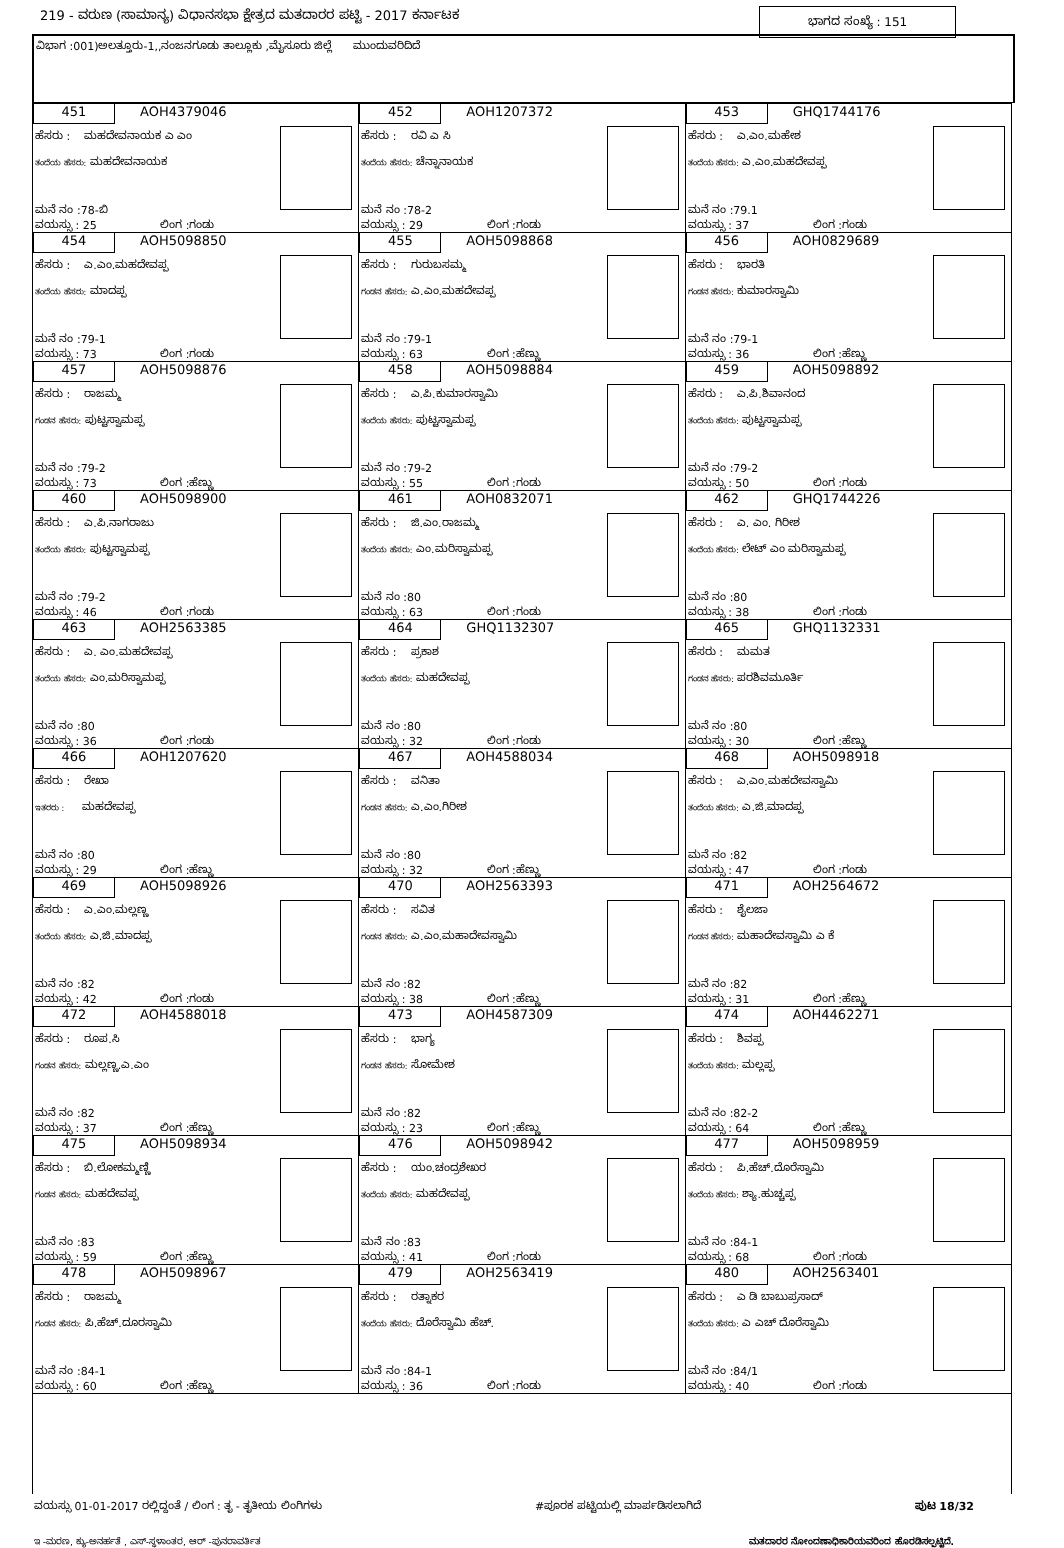219 - ವರುಣ (ಸಾಮಾನ್ಯ) ವಿಧಾನಸಭಾ ಕ್ಷೇತ್ರದ ಮತದಾರರ ಪಟ್ಟಿ - 2017 ಕರ್ನಾಟಕ
ಭಾಗದ ಸಂಖ್ಯೆ : 151
ವಿಭಾಗ :001)ಅಲತ್ತೂರು-1,,ನಂಜನಗೂಡು ತಾಲ್ಲೂಕು ,ಮೈಸೂರು ಜಿಲ್ಲೆ ಮುಂದುವರಿದಿದೆ
| 451 AOH4379046 ಹೆಸರು : ಮಹದೇವನಾಯಕ ಎ ಎಂ ತಂದೆಯ ಹೆಸರು: ಮಹದೇವನಾಯಕ ಮನೆ ನಂ :78-ಬಿ ವಯಸ್ಸು : 25 ಲಿಂಗ :ಗಂಡು | 452 AOH1207372 ಹೆಸರು : ರವಿ ಎ ಸಿ ತಂದೆಯ ಹೆಸರು: ಚೆನ್ನಾನಾಯಕ ಮನೆ ನಂ :78-2 ವಯಸ್ಸು : 29 ಲಿಂಗ :ಗಂಡು | 453 GHQ1744176 ಹೆಸರು : ಎ.ಎಂ.ಮಹೇಶ ತಂದೆಯ ಹೆಸರು: ಎ.ಎಂ.ಮಹದೇವಪ್ಪ ಮನೆ ನಂ :79.1 ವಯಸ್ಸು : 37 ಲಿಂಗ :ಗಂಡು |
| 454 AOH5098850 ಹೆಸರು : ಎ.ಎಂ.ಮಹದೇವಪ್ಪ ತಂದೆಯ ಹೆಸರು: ಮಾದಪ್ಪ ಮನೆ ನಂ :79-1 ವಯಸ್ಸು : 73 ಲಿಂಗ :ಗಂಡು | 455 AOH5098868 ಹೆಸರು : ಗುರುಬಸಮ್ಮ ಗಂಡನ ಹೆಸರು: ಎ.ಎಂ.ಮಹದೇವಪ್ಪ ಮನೆ ನಂ :79-1 ವಯಸ್ಸು : 63 ಲಿಂಗ :ಹೆಣ್ಣು | 456 AOH0829689 ಹೆಸರು : ಭಾರತಿ ಗಂಡನ ಹೆಸರು: ಕುಮಾರಸ್ವಾಮಿ ಮನೆ ನಂ :79-1 ವಯಸ್ಸು : 36 ಲಿಂಗ :ಹೆಣ್ಣು |
| 457 AOH5098876 ಹೆಸರು : ರಾಜಮ್ಮ ಗಂಡನ ಹೆಸರು: ಪುಟ್ಟಸ್ವಾಮಪ್ಪ ಮನೆ ನಂ :79-2 ವಯಸ್ಸು : 73 ಲಿಂಗ :ಹೆಣ್ಣು | 458 AOH5098884 ಹೆಸರು : ಎ.ಪಿ.ಕುಮಾರಸ್ವಾಮಿ ತಂದೆಯ ಹೆಸರು: ಪುಟ್ಟಸ್ವಾಮಪ್ಪ ಮನೆ ನಂ :79-2 ವಯಸ್ಸು : 55 ಲಿಂಗ :ಗಂಡು | 459 AOH5098892 ಹೆಸರು : ಎ.ಪಿ.ಶಿವಾನಂದ ತಂದೆಯ ಹೆಸರು: ಪುಟ್ಟಸ್ವಾಮಪ್ಪ ಮನೆ ನಂ :79-2 ವಯಸ್ಸು : 50 ಲಿಂಗ :ಗಂಡು |
| 460 AOH5098900 ಹೆಸರು : ಎ.ಪಿ.ನಾಗರಾಜು ತಂದೆಯ ಹೆಸರು: ಪುಟ್ಟಸ್ವಾಮಪ್ಪ ಮನೆ ನಂ :79-2 ವಯಸ್ಸು : 46 ಲಿಂಗ :ಗಂಡು | 461 AOH0832071 ಹೆಸರು : ಜಿ.ಎಂ.ರಾಜಮ್ಮ ತಂದೆಯ ಹೆಸರು: ಎಂ.ಮರಿಸ್ವಾಮಪ್ಪ ಮನೆ ನಂ :80 ವಯಸ್ಸು : 63 ಲಿಂಗ :ಗಂಡು | 462 GHQ1744226 ಹೆಸರು : ಎ. ಎಂ. ಗಿರೀಶ ತಂದೆಯ ಹೆಸರು: ಲೇಟ್ ಎಂ ಮರಿಸ್ವಾಮಪ್ಪ ಮನೆ ನಂ :80 ವಯಸ್ಸು : 38 ಲಿಂಗ :ಗಂಡು |
| 463 AOH2563385 ಹೆಸರು : ಎ. ಎಂ.ಮಹದೇವಪ್ಪ ತಂದೆಯ ಹೆಸರು: ಎಂ.ಮರಿಸ್ವಾಮಪ್ಪ ಮನೆ ನಂ :80 ವಯಸ್ಸು : 36 ಲಿಂಗ :ಗಂಡು | 464 GHQ1132307 ಹೆಸರು : ಪ್ರಕಾಶ ತಂದೆಯ ಹೆಸರು: ಮಹದೇವಪ್ಪ ಮನೆ ನಂ :80 ವಯಸ್ಸು : 32 ಲಿಂಗ :ಗಂಡು | 465 GHQ1132331 ಹೆಸರು : ಮಮತ ಗಂಡನ ಹೆಸರು: ಪರಶಿವಮೂರ್ತಿ ಮನೆ ನಂ :80 ವಯಸ್ಸು : 30 ಲಿಂಗ :ಹೆಣ್ಣು |
| 466 AOH1207620 ಹೆಸರು : ರೇಖಾ ಇತರರು : ಮಹದೇವಪ್ಪ ಮನೆ ನಂ :80 ವಯಸ್ಸು : 29 ಲಿಂಗ :ಹೆಣ್ಣು | 467 AOH4588034 ಹೆಸರು : ವನಿತಾ ಗಂಡನ ಹೆಸರು: ಎ.ಎಂ.ಗಿರೀಶ ಮನೆ ನಂ :80 ವಯಸ್ಸು : 32 ಲಿಂಗ :ಹೆಣ್ಣು | 468 AOH5098918 ಹೆಸರು : ಎ.ಎಂ.ಮಹದೇವಸ್ವಾಮಿ ತಂದೆಯ ಹೆಸರು: ಎ.ಜಿ.ಮಾದಪ್ಪ ಮನೆ ನಂ :82 ವಯಸ್ಸು : 47 ಲಿಂಗ :ಗಂಡು |
| 469 AOH5098926 ಹೆಸರು : ಎ.ಎಂ.ಮಲ್ಲಣ್ಣ ತಂದೆಯ ಹೆಸರು: ಎ.ಜಿ.ಮಾದಪ್ಪ ಮನೆ ನಂ :82 ವಯಸ್ಸು : 42 ಲಿಂಗ :ಗಂಡು | 470 AOH2563393 ಹೆಸರು : ಸವಿತ ಗಂಡನ ಹೆಸರು: ಎ.ಎಂ.ಮಹಾದೇವಸ್ವಾಮಿ ಮನೆ ನಂ :82 ವಯಸ್ಸು : 38 ಲಿಂಗ :ಹೆಣ್ಣು | 471 AOH2564672 ಹೆಸರು : ಶೈಲಜಾ ಗಂಡನ ಹೆಸರು: ಮಹಾದೇವಸ್ವಾಮಿ ಎ ಕೆ ಮನೆ ನಂ :82 ವಯಸ್ಸು : 31 ಲಿಂಗ :ಹೆಣ್ಣು |
| 472 AOH4588018 ಹೆಸರು : ರೂಪ.ಸಿ ಗಂಡನ ಹೆಸರು: ಮಲ್ಲಣ್ಣ.ಎ.ಎಂ ಮನೆ ನಂ :82 ವಯಸ್ಸು : 37 ಲಿಂಗ :ಹೆಣ್ಣು | 473 AOH4587309 ಹೆಸರು : ಭಾಗ್ಯ ಗಂಡನ ಹೆಸರು: ಸೋಮೇಶ ಮನೆ ನಂ :82 ವಯಸ್ಸು : 23 ಲಿಂಗ :ಹೆಣ್ಣು | 474 AOH4462271 ಹೆಸರು : ಶಿವಪ್ಪ ತಂದೆಯ ಹೆಸರು: ಮಲ್ಲಪ್ಪ ಮನೆ ನಂ :82-2 ವಯಸ್ಸು : 64 ಲಿಂಗ :ಹೆಣ್ಣು |
| 475 AOH5098934 ಹೆಸರು : ಬಿ.ಲೋಕಮ್ಮಣ್ಣಿ ಗಂಡನ ಹೆಸರು: ಮಹದೇವಪ್ಪ ಮನೆ ನಂ :83 ವಯಸ್ಸು : 59 ಲಿಂಗ :ಹೆಣ್ಣು | 476 AOH5098942 ಹೆಸರು : ಯಂ.ಚಂದ್ರಶೇಖರ ತಂದೆಯ ಹೆಸರು: ಮಹದೇವಪ್ಪ ಮನೆ ನಂ :83 ವಯಸ್ಸು : 41 ಲಿಂಗ :ಗಂಡು | 477 AOH5098959 ಹೆಸರು : ಪಿ.ಹೆಚ್.ದೊರೆಸ್ವಾಮಿ ತಂದೆಯ ಹೆಸರು: ಶ್ಯಾ.ಹುಚ್ಚಪ್ಪ ಮನೆ ನಂ :84-1 ವಯಸ್ಸು : 68 ಲಿಂಗ :ಗಂಡು |
| 478 AOH5098967 ಹೆಸರು : ರಾಜಮ್ಮ ಗಂಡನ ಹೆಸರು: ಪಿ.ಹೆಚ್.ದೂರಸ್ವಾಮಿ ಮನೆ ನಂ :84-1 ವಯಸ್ಸು : 60 ಲಿಂಗ :ಹೆಣ್ಣು | 479 AOH2563419 ಹೆಸರು : ರತ್ನಾಕರ ತಂದೆಯ ಹೆಸರು: ದೊರೆಸ್ವಾಮಿ ಹೆಚ್. ಮನೆ ನಂ :84-1 ವಯಸ್ಸು : 36 ಲಿಂಗ :ಗಂಡು | 480 AOH2563401 ಹೆಸರು : ಎ ಡಿ ಬಾಬುಪ್ರಸಾದ್ ತಂದೆಯ ಹೆಸರು: ಎ ಎಚ್ ದೊರೆಸ್ವಾಮಿ ಮನೆ ನಂ :84/1 ವಯಸ್ಸು : 40 ಲಿಂಗ :ಗಂಡು |
ವಯಸ್ಸು 01-01-2017 ರಲ್ಲಿದ್ದಂತೆ / ಲಿಂಗ : ತೃ - ತೃತೀಯ ಲಿಂಗಿಗಳು #ಪೂರಕ ಪಟ್ಟಿಯಲ್ಲಿ ಮಾರ್ಪಡಿಸಲಾಗಿದೆ ಪುಟ 18/32
ಇ -ಮರಣ, ಕ್ಯು-ಅನರ್ಹತೆ , ಎಸ್-ಸ್ಥಳಾಂತರ, ಆರ್ -ಪುನರಾವರ್ತಿತ ಮತದಾರರ ನೋಂದಣಾಧಿಕಾರಿಯವರಿಂದ ಹೊರಡಿಸಲ್ಪಟ್ಟಿದೆ.